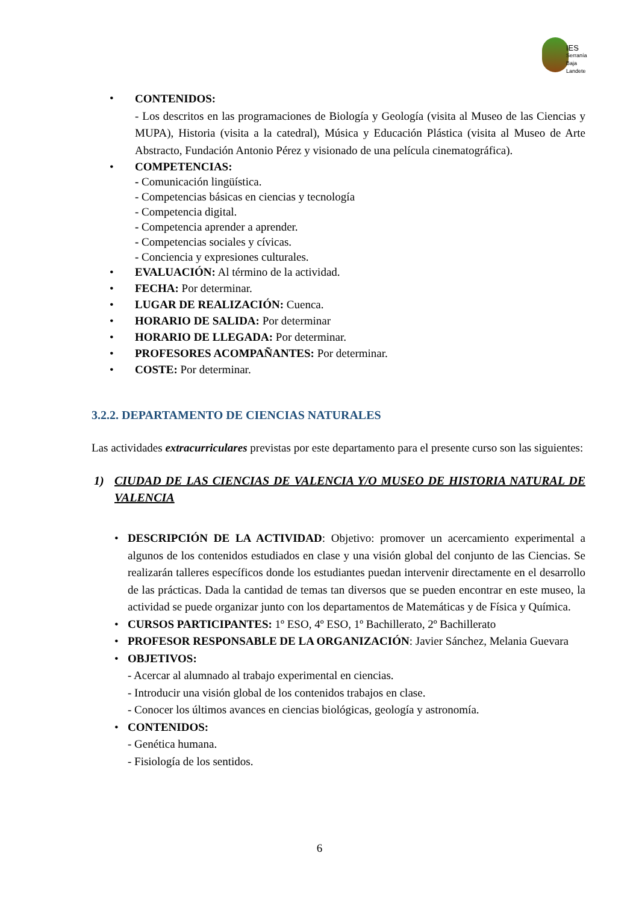IES
Serranía
Baja
Landete
•
CONTENIDOS:
- Los descritos en las programaciones de Biología y Geología (visita al Museo de las Ciencias y MUPA), Historia (visita a la catedral), Música y Educación Plástica (visita al Museo de Arte Abstracto, Fundación Antonio Pérez y visionado de una película cinematográfica).
• COMPETENCIAS:
- Comunicación lingüística.
- Competencias básicas en ciencias y tecnología
- Competencia digital.
- Competencia aprender a aprender.
- Competencias sociales y cívicas.
- Conciencia y expresiones culturales.
• EVALUACIÓN: Al término de la actividad.
• FECHA: Por determinar.
• LUGAR DE REALIZACIÓN: Cuenca.
• HORARIO DE SALIDA: Por determinar
• HORARIO DE LLEGADA: Por determinar.
• PROFESORES ACOMPAÑANTES: Por determinar.
• COSTE: Por determinar.
3.2.2. DEPARTAMENTO DE CIENCIAS NATURALES
Las actividades extracurriculares previstas por este departamento para el presente curso son las siguientes:
1) CIUDAD DE LAS CIENCIAS DE VALENCIA Y/O MUSEO DE HISTORIA NATURAL DE VALENCIA
• DESCRIPCIÓN DE LA ACTIVIDAD: Objetivo: promover un acercamiento experimental a algunos de los contenidos estudiados en clase y una visión global del conjunto de las Ciencias. Se realizarán talleres específicos donde los estudiantes puedan intervenir directamente en el desarrollo de las prácticas. Dada la cantidad de temas tan diversos que se pueden encontrar en este museo, la actividad se puede organizar junto con los departamentos de Matemáticas y de Física y Química.
• CURSOS PARTICIPANTES: 1º ESO, 4º ESO, 1º Bachillerato, 2º Bachillerato
• PROFESOR RESPONSABLE DE LA ORGANIZACIÓN: Javier Sánchez, Melania Guevara
• OBJETIVOS:
- Acercar al alumnado al trabajo experimental en ciencias.
- Introducir una visión global de los contenidos trabajos en clase.
- Conocer los últimos avances en ciencias biológicas, geología y astronomía.
• CONTENIDOS:
- Genética humana.
- Fisiología de los sentidos.
6